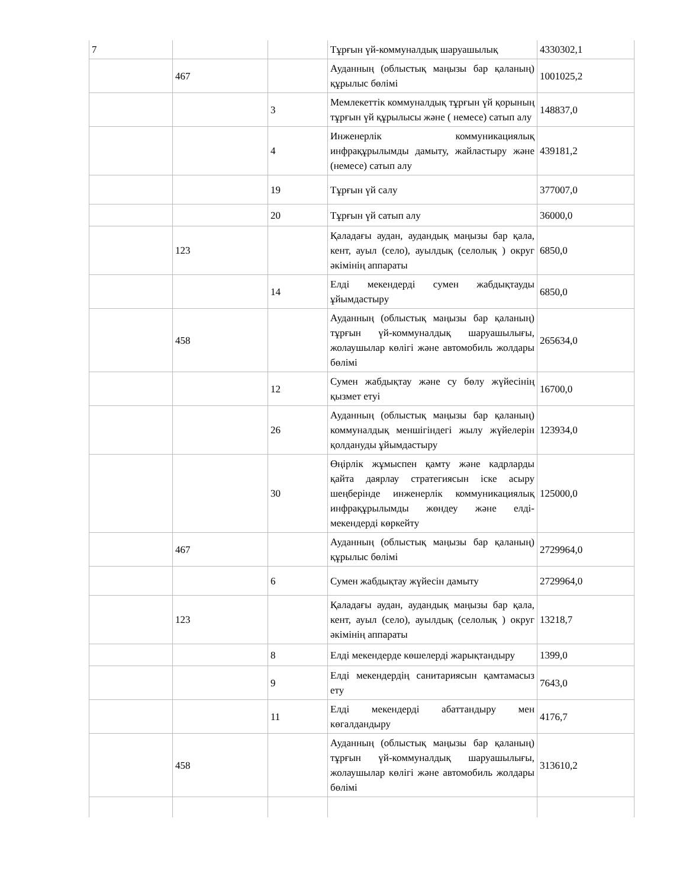| 7 | | | Тұрғын үй-коммуналдық шаруашылық | 4330302,1 |
| | 467 | | Ауданның (облыстық маңызы бар қаланың) құрылыс бөлімі | 1001025,2 |
| | | 3 | Мемлекеттік коммуналдық тұрғын үй қорының тұрғын үй құрылысы және ( немесе) сатып алу | 148837,0 |
| | | 4 | Инженерлік коммуникациялық инфрақұрылымды дамыту, жайластыру және (немесе) сатып алу | 439181,2 |
| | | 19 | Тұрғын үй салу | 377007,0 |
| | | 20 | Тұрғын үй сатып алу | 36000,0 |
| | 123 | | Қаладағы аудан, аудандық маңызы бар қала, кент, ауыл (село), ауылдық (селолық ) округ әкімінің аппараты | 6850,0 |
| | | 14 | Елді мекендерді сумен жабдықтауды ұйымдастыру | 6850,0 |
| | 458 | | Ауданның (облыстық маңызы бар қаланың) тұрғын үй-коммуналдық шаруашылығы, жолаушылар көлігі және автомобиль жолдары бөлімі | 265634,0 |
| | | 12 | Сумен жабдықтау және су бөлу жүйесінің қызмет етуі | 16700,0 |
| | | 26 | Ауданның (облыстық маңызы бар қаланың) коммуналдық меншігіндегі жылу жүйелерін қолдануды ұйымдастыру | 123934,0 |
| | | 30 | Өңірлік жұмыспен қамту және кадрларды қайта даярлау стратегиясын іске асыру шеңберінде инженерлік коммуникациялық инфрақұрылымды жөндеу және елді-мекендерді көркейту | 125000,0 |
| | 467 | | Ауданның (облыстық маңызы бар қаланың) құрылыс бөлімі | 2729964,0 |
| | | 6 | Сумен жабдықтау жүйесін дамыту | 2729964,0 |
| | 123 | | Қаладағы аудан, аудандық маңызы бар қала, кент, ауыл (село), ауылдық (селолық ) округ әкімінің аппараты | 13218,7 |
| | | 8 | Елді мекендерде көшелерді жарықтандыру | 1399,0 |
| | | 9 | Елді мекендердің санитариясын қамтамасыз ету | 7643,0 |
| | | 11 | Елді мекендерді абаттандыру мен көгалдандыру | 4176,7 |
| | 458 | | Ауданның (облыстық маңызы бар қаланың) тұрғын үй-коммуналдық шаруашылығы, жолаушылар көлігі және автомобиль жолдары бөлімі | 313610,2 |